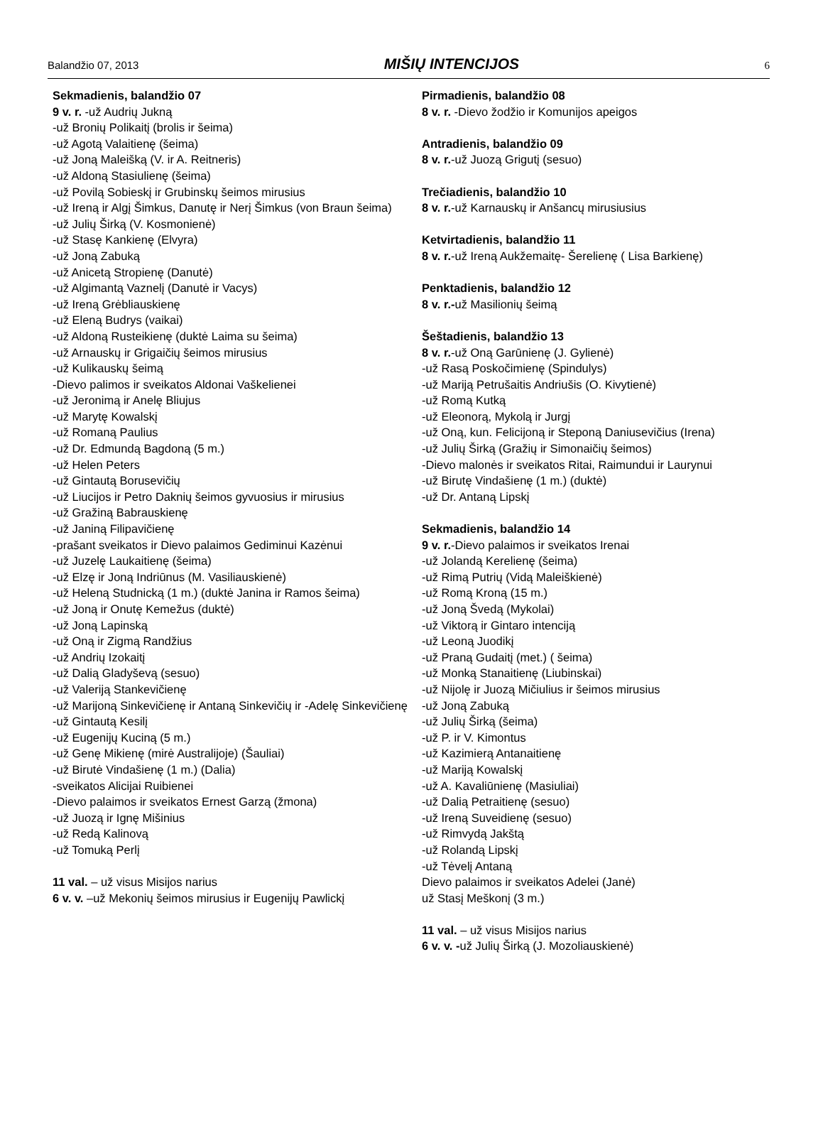Balandžio 07, 2013 MIŠIŲ INTENCIJOS 6
Sekmadienis, balandžio 07
9 v. r. -už Audrių Jukną
-už Bronių Polikaitį (brolis ir šeima)
-už Agotą Valaitienę (šeima)
-už Joną Maleišką (V. ir A. Reitneris)
-už Aldoną Stasiulienę (šeima)
-už Povilą Sobieskį ir Grubinskų šeimos mirusius
-už Ireną ir Algį Šimkus, Danutę ir Nerį Šimkus (von Braun šeima)
-už Julių Širką (V. Kosmonienė)
-už Stasę Kankienę (Elvyra)
-už Joną Zabuką
-už Anicetą Stropienę (Danutė)
-už Algimantą Vaznelį (Danutė ir Vacys)
-už Ireną Grėbliauskienę
-už Eleną Budrys (vaikai)
-už Aldoną Rusteikienę (duktė Laima su šeima)
-už Arnauskų ir Grigaičių šeimos mirusius
-už Kulikauskų šeimą
-Dievo palimos ir sveikatos Aldonai Vaškelienei
-už Jeronimą ir Anelę Bliujus
-už Marytę Kowalskį
-už Romaną Paulius
-už Dr. Edmundą Bagdoną (5 m.)
-už Helen Peters
-už Gintautą Borusevičių
-už Liucijos ir Petro Daknių šeimos gyvuosius ir mirusius
-už Gražiną Babrauskienę
-už Janiną Filipavičienę
-prašant sveikatos ir Dievo palaimos Gediminui Kazėnui
-už Juzelę Laukaitienę (šeima)
-už Elzę ir Joną Indriūnus (M. Vasiliauskienė)
-už Heleną Studnicką (1 m.) (duktė Janina ir Ramos šeima)
-už Joną ir Onutę Kemežus (duktė)
-už Joną Lapinską
-už Oną ir Zigmą Randžius
-už Andrių Izokaitį
-už Dalią Gladyševą (sesuo)
-už Valeriją Stankevičienę
-už Marijoną Sinkevičienę ir Antaną Sinkevičių ir -Adelę Sinkevičienę
-už Gintautą Kesilį
-už Eugenijų Kuciną (5 m.)
-už Genę Mikienę (mirė Australijoje) (Šauliai)
-už Birutė Vindašienę (1 m.) (Dalia)
-sveikatos Alicijai Ruibienei
-Dievo palaimos ir sveikatos Ernest Garzą (žmona)
-už Juozą ir Ignę Mišinius
-už Redą Kalinovą
-už Tomuką Perlį
11 val. – už visus Misijos narius
6 v. v. –už Mekonių šeimos mirusius ir Eugenijų Pawlickį
Pirmadienis, balandžio 08
8 v. r. -Dievo žodžio ir Komunijos apeigos
Antradienis, balandžio 09
8 v. r.-už Juozą Grigutį (sesuo)
Trečiadienis, balandžio 10
8 v. r.-už Karnauskų ir Anšancų mirusiusius
Ketvirtadienis, balandžio 11
8 v. r.-už Ireną Aukžemaitę- Šerelienę ( Lisa Barkienę)
Penktadienis, balandžio 12
8 v. r.-už Masilionių šeimą
Šeštadienis, balandžio 13
8 v. r.-už Oną Garūnienę (J. Gylienė)
-už Rasą Poskočimienę (Spindulys)
-už Mariją Petrušaitis Andriušis (O. Kivytienė)
-už Romą Kutką
-už Eleonorą, Mykolą ir Jurgį
-už Oną, kun. Felicijoną ir Steponą Daniusevičius (Irena)
-už Julių Širką (Gražių ir Simonaičių šeimos)
-Dievo malonės ir sveikatos Ritai, Raimundui ir Laurynui
-už Birutę Vindašienę (1 m.) (duktė)
-už Dr. Antaną Lipskį
Sekmadienis, balandžio 14
9 v. r.-Dievo palaimos ir sveikatos Irenai
-už Jolandą Kerelienę (šeima)
-už Rimą Putrių (Vidą Maleiškienė)
-už Romą Kroną (15 m.)
-už Joną Švedą (Mykolai)
-už Viktorą ir Gintaro intenciją
-už Leoną Juodikį
-už Praną Gudaitį (met.) ( šeima)
-už Monką Stanaitienę (Liubinskai)
-už Nijolę ir Juozą Mičiulius ir šeimos mirusius
-už Joną Zabuką
-už Julių Širką (šeima)
-už P. ir V. Kimontus
-už Kazimierą Antanaitienę
-už Mariją Kowalskį
-už A. Kavaliūnienę (Masiuliai)
-už Dalią Petraitienę (sesuo)
-už Ireną Suveidienę (sesuo)
-už Rimvydą Jakštą
-už Rolandą Lipskį
-už Tėvelį Antaną
Dievo palaimos ir sveikatos Adelei (Janė)
už Stasį Meškonį (3 m.)
11 val. – už visus Misijos narius
6 v. v. -už Julių Širką (J. Mozoliauskienė)